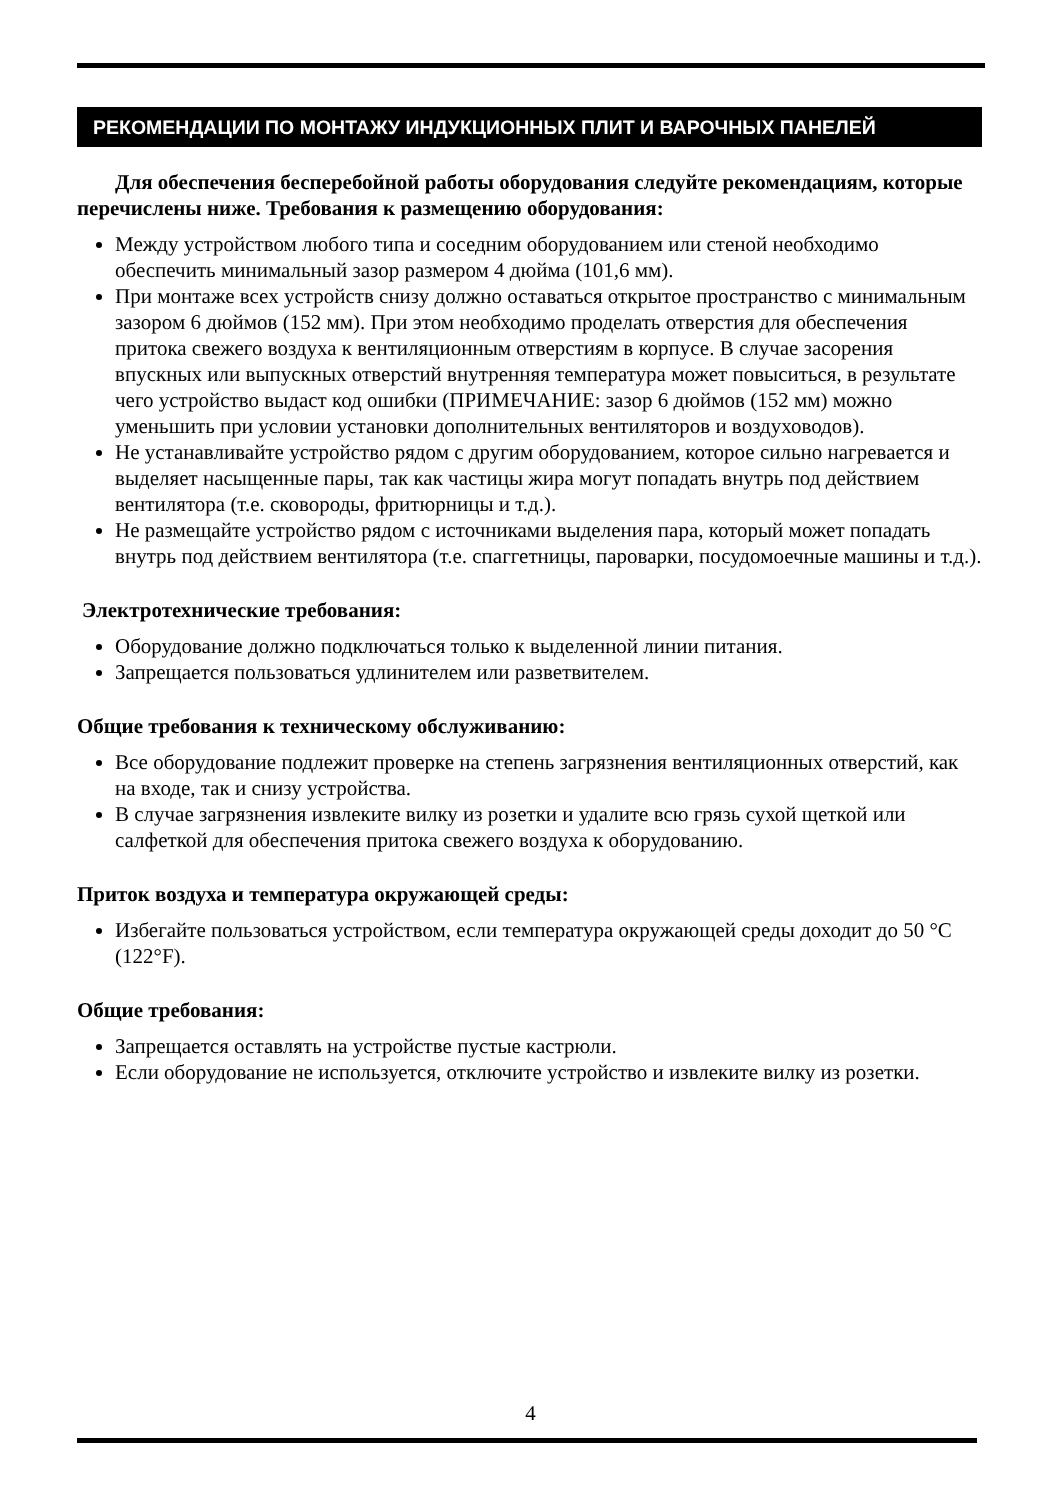РЕКОМЕНДАЦИИ ПО МОНТАЖУ ИНДУКЦИОННЫХ ПЛИТ И ВАРОЧНЫХ ПАНЕЛЕЙ
Для обеспечения бесперебойной работы оборудования следуйте рекомендациям, которые перечислены ниже. Требования к размещению оборудования:
Между устройством любого типа и соседним оборудованием или стеной необходимо обеспечить минимальный зазор размером 4 дюйма (101,6 мм).
При монтаже всех устройств снизу должно оставаться открытое пространство с минимальным зазором 6 дюймов (152 мм). При этом необходимо проделать отверстия для обеспечения притока свежего воздуха к вентиляционным отверстиям в корпусе. В случае засорения впускных или выпускных отверстий внутренняя температура может повыситься, в результате чего устройство выдаст код ошибки (ПРИМЕЧАНИЕ: зазор 6 дюймов (152 мм) можно уменьшить при условии установки дополнительных вентиляторов и воздуховодов).
Не устанавливайте устройство рядом с другим оборудованием, которое сильно нагревается и выделяет насыщенные пары, так как частицы жира могут попадать внутрь под действием вентилятора (т.е. сковороды, фритюрницы и т.д.).
Не размещайте устройство рядом с источниками выделения пара, который может попадать внутрь под действием вентилятора (т.е. спаггетницы, пароварки, посудомоечные машины и т.д.).
Электротехнические требования:
Оборудование должно подключаться только к выделенной линии питания.
Запрещается пользоваться удлинителем или разветвителем.
Общие требования к техническому обслуживанию:
Все оборудование подлежит проверке на степень загрязнения вентиляционных отверстий, как на входе, так и снизу устройства.
В случае загрязнения извлеките вилку из розетки и удалите всю грязь сухой щеткой или салфеткой для обеспечения притока свежего воздуха к оборудованию.
Приток воздуха и температура окружающей среды:
Избегайте пользоваться устройством, если температура окружающей среды доходит до 50 °C (122°F).
Общие требования:
Запрещается оставлять на устройстве пустые кастрюли.
Если оборудование не используется, отключите устройство и извлеките вилку из розетки.
4